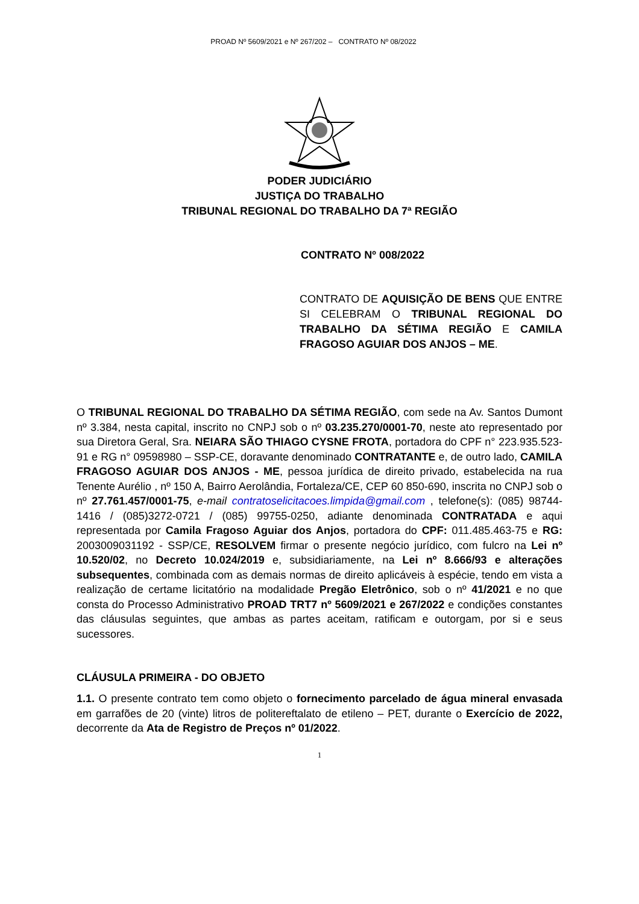PROAD Nº 5609/2021 e Nº 267/202 – CONTRATO Nº 08/2022
PODER JUDICIÁRIO
JUSTIÇA DO TRABALHO
TRIBUNAL REGIONAL DO TRABALHO DA 7ª REGIÃO
CONTRATO Nº 008/2022
CONTRATO DE AQUISIÇÃO DE BENS QUE ENTRE SI CELEBRAM O TRIBUNAL REGIONAL DO TRABALHO DA SÉTIMA REGIÃO E CAMILA FRAGOSO AGUIAR DOS ANJOS – ME.
O TRIBUNAL REGIONAL DO TRABALHO DA SÉTIMA REGIÃO, com sede na Av. Santos Dumont nº 3.384, nesta capital, inscrito no CNPJ sob o nº 03.235.270/0001-70, neste ato representado por sua Diretora Geral, Sra. NEIARA SÃO THIAGO CYSNE FROTA, portadora do CPF n° 223.935.523-91 e RG n° 09598980 – SSP-CE, doravante denominado CONTRATANTE e, de outro lado, CAMILA FRAGOSO AGUIAR DOS ANJOS - ME, pessoa jurídica de direito privado, estabelecida na rua Tenente Aurélio , nº 150 A, Bairro Aerolândia, Fortaleza/CE, CEP 60 850-690, inscrita no CNPJ sob o nº 27.761.457/0001-75, e-mail contratoselicitacoes.limpida@gmail.com , telefone(s): (085) 98744-1416 / (085)3272-0721 / (085) 99755-0250, adiante denominada CONTRATADA e aqui representada por Camila Fragoso Aguiar dos Anjos, portadora do CPF: 011.485.463-75 e RG: 2003009031192 - SSP/CE, RESOLVEM firmar o presente negócio jurídico, com fulcro na Lei nº 10.520/02, no Decreto 10.024/2019 e, subsidiariamente, na Lei nº 8.666/93 e alterações subsequentes, combinada com as demais normas de direito aplicáveis à espécie, tendo em vista a realização de certame licitatório na modalidade Pregão Eletrônico, sob o nº 41/2021 e no que consta do Processo Administrativo PROAD TRT7 nº 5609/2021 e 267/2022 e condições constantes das cláusulas seguintes, que ambas as partes aceitam, ratificam e outorgam, por si e seus sucessores.
CLÁUSULA PRIMEIRA - DO OBJETO
1.1. O presente contrato tem como objeto o fornecimento parcelado de água mineral envasada em garrafões de 20 (vinte) litros de politereftalato de etileno – PET, durante o Exercício de 2022, decorrente da Ata de Registro de Preços nº 01/2022.
1